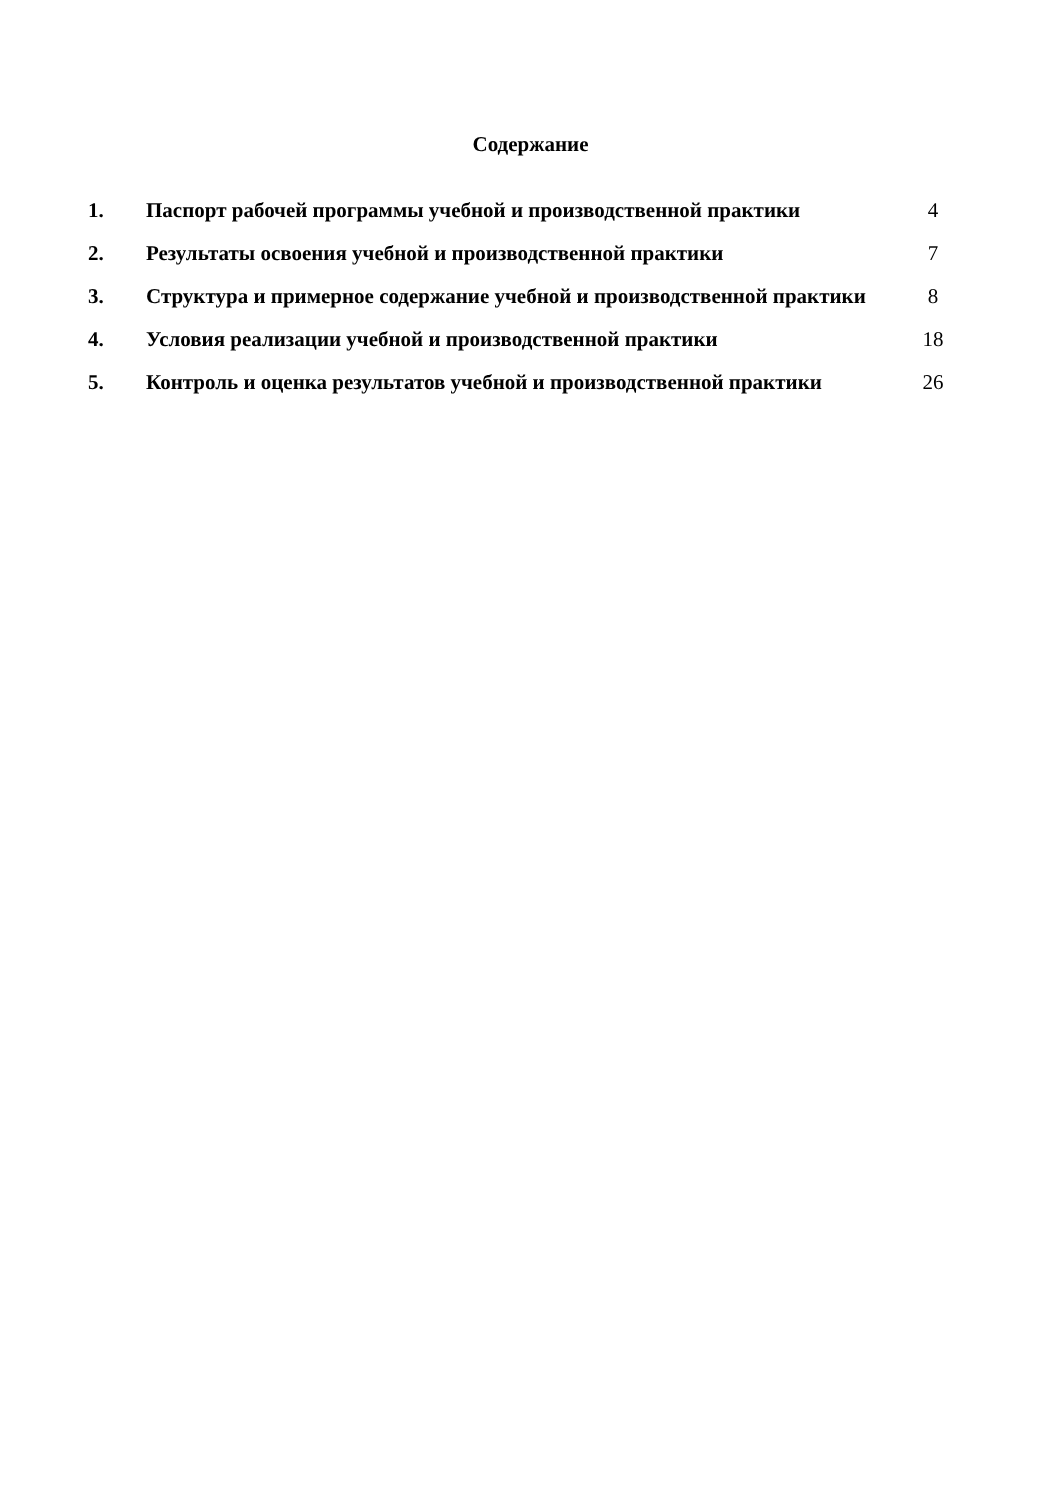Содержание
| 1. | Паспорт рабочей программы учебной и производственной практики | 4 |
| 2. | Результаты освоения учебной и производственной практики | 7 |
| 3. | Структура и примерное содержание учебной и производственной практики | 8 |
| 4. | Условия реализации учебной и производственной практики | 18 |
| 5. | Контроль и оценка результатов учебной и производственной практики | 26 |